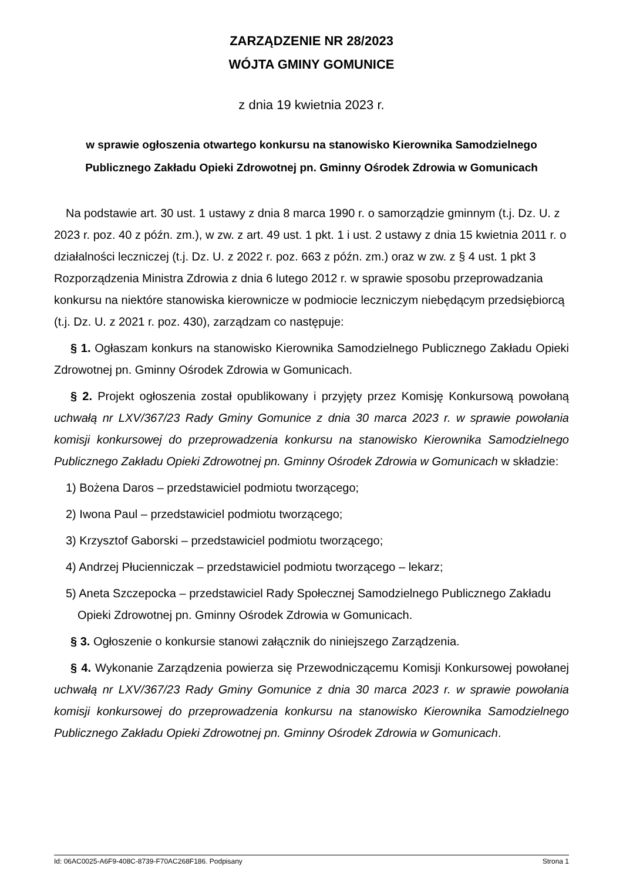ZARZĄDZENIE NR 28/2023
WÓJTA GMINY GOMUNICE
z dnia 19 kwietnia 2023 r.
w sprawie ogłoszenia otwartego konkursu na stanowisko Kierownika Samodzielnego Publicznego Zakładu Opieki Zdrowotnej pn. Gminny Ośrodek Zdrowia w Gomunicach
Na podstawie art. 30 ust. 1 ustawy z dnia 8 marca 1990 r. o samorządzie gminnym (t.j. Dz. U. z 2023 r. poz. 40 z późn. zm.), w zw. z art. 49 ust. 1 pkt. 1 i ust. 2 ustawy z dnia 15 kwietnia 2011 r. o działalności leczniczej (t.j. Dz. U. z 2022 r. poz. 663 z późn. zm.) oraz w zw. z § 4 ust. 1 pkt 3 Rozporządzenia Ministra Zdrowia z dnia 6 lutego 2012 r. w sprawie sposobu przeprowadzania konkursu na niektóre stanowiska kierownicze w podmiocie leczniczym niebędącym przedsiębiorcą (t.j. Dz. U. z 2021 r. poz. 430), zarządzam co następuje:
§ 1. Ogłaszam konkurs na stanowisko Kierownika Samodzielnego Publicznego Zakładu Opieki Zdrowotnej pn. Gminny Ośrodek Zdrowia w Gomunicach.
§ 2. Projekt ogłoszenia został opublikowany i przyjęty przez Komisję Konkursową powołaną uchwałą nr LXV/367/23 Rady Gminy Gomunice z dnia 30 marca 2023 r. w sprawie powołania komisji konkursowej do przeprowadzenia konkursu na stanowisko Kierownika Samodzielnego Publicznego Zakładu Opieki Zdrowotnej pn. Gminny Ośrodek Zdrowia w Gomunicach w składzie:
1) Bożena Daros – przedstawiciel podmiotu tworzącego;
2) Iwona Paul – przedstawiciel podmiotu tworzącego;
3) Krzysztof Gaborski – przedstawiciel podmiotu tworzącego;
4) Andrzej Płucienniczak – przedstawiciel podmiotu tworzącego – lekarz;
5) Aneta Szczepocka – przedstawiciel Rady Społecznej Samodzielnego Publicznego Zakładu Opieki Zdrowotnej pn. Gminny Ośrodek Zdrowia w Gomunicach.
§ 3. Ogłoszenie o konkursie stanowi załącznik do niniejszego Zarządzenia.
§ 4. Wykonanie Zarządzenia powierza się Przewodniczącemu Komisji Konkursowej powołanej uchwałą nr LXV/367/23 Rady Gminy Gomunice z dnia 30 marca 2023 r. w sprawie powołania komisji konkursowej do przeprowadzenia konkursu na stanowisko Kierownika Samodzielnego Publicznego Zakładu Opieki Zdrowotnej pn. Gminny Ośrodek Zdrowia w Gomunicach.
Id: 06AC0025-A6F9-408C-8739-F70AC268F186. Podpisany Strona 1